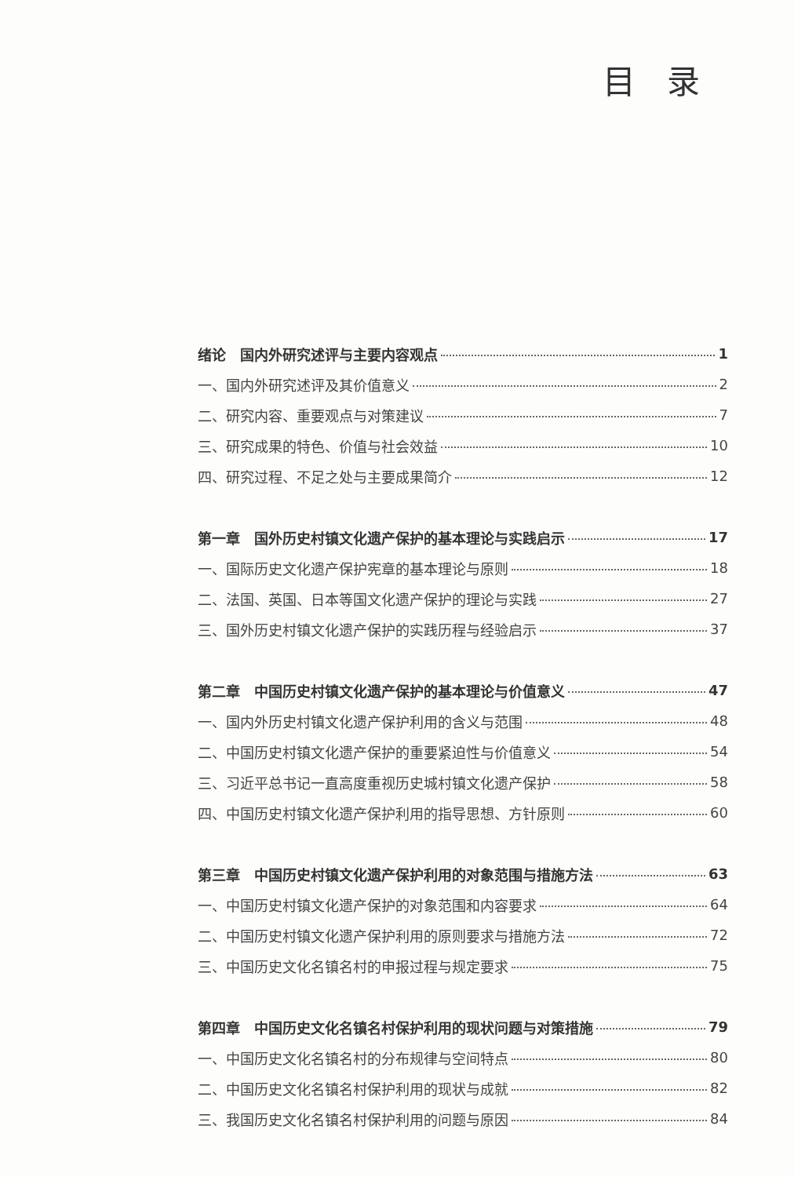目录
绪论　国内外研究述评与主要内容观点 1
一、国内外研究述评及其价值意义 2
二、研究内容、重要观点与对策建议 7
三、研究成果的特色、价值与社会效益 10
四、研究过程、不足之处与主要成果简介 12
第一章　国外历史村镇文化遗产保护的基本理论与实践启示 17
一、国际历史文化遗产保护宪章的基本理论与原则 18
二、法国、英国、日本等国文化遗产保护的理论与实践 27
三、国外历史村镇文化遗产保护的实践历程与经验启示 37
第二章　中国历史村镇文化遗产保护的基本理论与价值意义 47
一、国内外历史村镇文化遗产保护利用的含义与范围 48
二、中国历史村镇文化遗产保护的重要紧迫性与价值意义 54
三、习近平总书记一直高度重视历史城村镇文化遗产保护 58
四、中国历史村镇文化遗产保护利用的指导思想、方针原则 60
第三章　中国历史村镇文化遗产保护利用的对象范围与措施方法 63
一、中国历史村镇文化遗产保护的对象范围和内容要求 64
二、中国历史村镇文化遗产保护利用的原则要求与措施方法 72
三、中国历史文化名镇名村的申报过程与规定要求 75
第四章　中国历史文化名镇名村保护利用的现状问题与对策措施 79
一、中国历史文化名镇名村的分布规律与空间特点 80
二、中国历史文化名镇名村保护利用的现状与成就 82
三、我国历史文化名镇名村保护利用的问题与原因 84